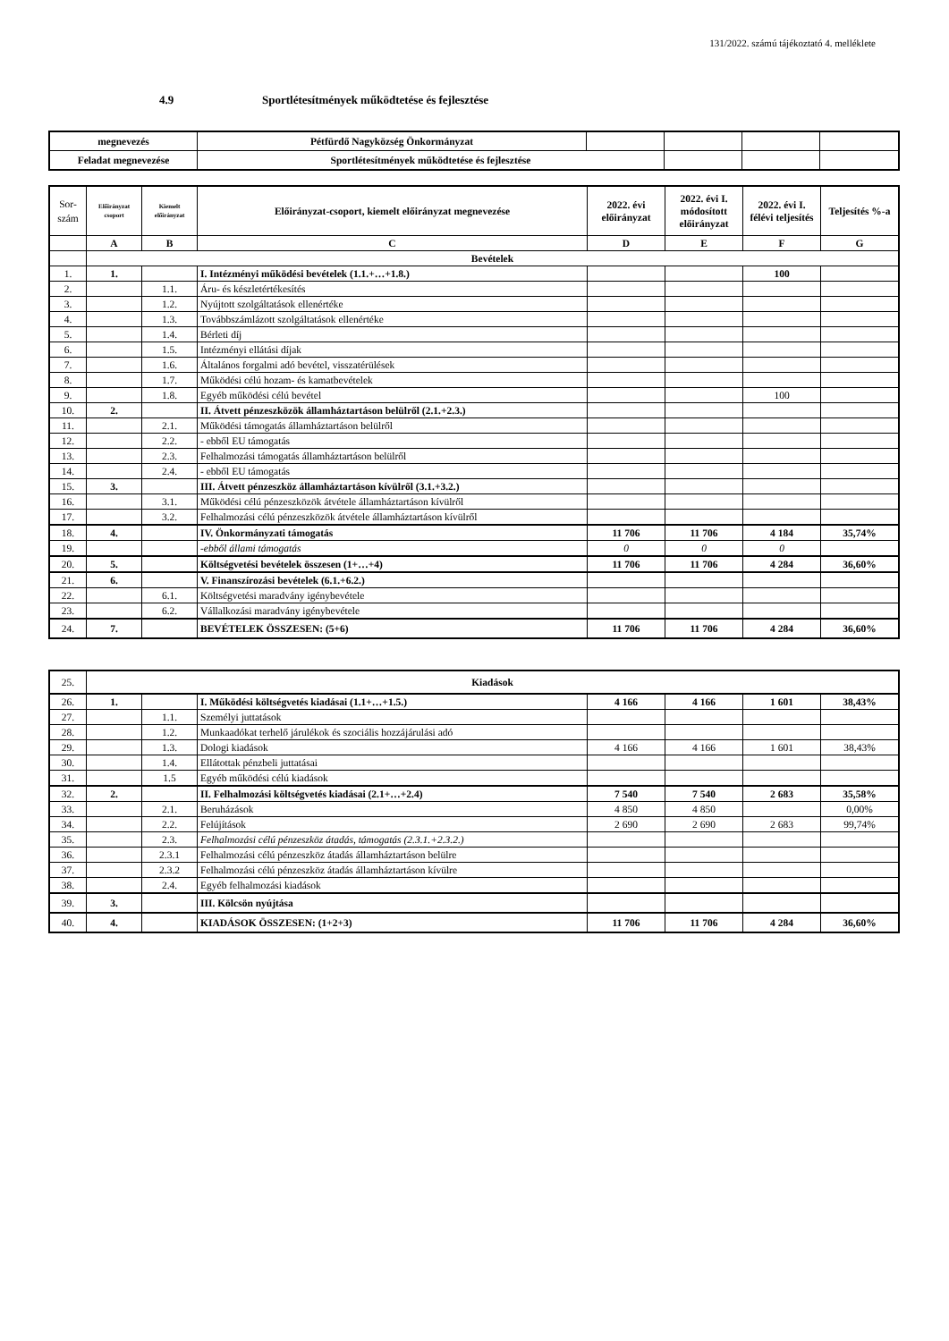131/2022. számú tájékoztató 4. melléklete
4.9 Sportlétesítmények működtetése és fejlesztése
| megnevezés | Pétfürdő Nagyközség Önkormányzat | | | | |
| Feladat megnevezése | Sportlétesítmények működtetése és fejlesztése | | | | |
| Sor- szám | Előirányzat csoport | Kiemelt előirányzat | Előirányzat-csoport, kiemelt előirányzat megnevezése | 2022. évi előirányzat | 2022. évi I. módosított előirányzat | 2022. évi I. félévi teljesítés | Teljesítés %-a |
| | A | B | C | D | E | F | G |
| | Bevételek | | | | | | |
| 1. | 1. | | I. Intézményi működési bevételek (1.1.+…+1.8.) | | | 100 | |
| 2. | | 1.1. | Áru- és készletértékesítés | | | | |
| 3. | | 1.2. | Nyújtott szolgáltatások ellenértéke | | | | |
| 4. | | 1.3. | Továbbszámlázott szolgáltatások ellenértéke | | | | |
| 5. | | 1.4. | Bérleti díj | | | | |
| 6. | | 1.5. | Intézményi ellátási díjak | | | | |
| 7. | | 1.6. | Általános forgalmi adó bevétel, visszatérülések | | | | |
| 8. | | 1.7. | Működési célú hozam- és kamatbevételek | | | | |
| 9. | | 1.8. | Egyéb működési célú bevétel | | | 100 | |
| 10. | 2. | | II. Átvett pénzeszközök államháztartáson belülről (2.1.+2.3.) | | | | |
| 11. | | 2.1. | Működési támogatás államháztartáson belülről | | | | |
| 12. | | 2.2. | - ebből EU támogatás | | | | |
| 13. | | 2.3. | Felhalmozási támogatás államháztartáson belülről | | | | |
| 14. | | 2.4. | - ebből EU támogatás | | | | |
| 15. | 3. | | III. Átvett pénzeszköz államháztartáson kívülről (3.1.+3.2.) | | | | |
| 16. | | 3.1. | Működési célú pénzeszközök átvétele államháztartáson kívülről | | | | |
| 17. | | 3.2. | Felhalmozási célú pénzeszközök átvétele államháztartáson kívülről | | | | |
| 18. | 4. | | IV. Önkormányzati támogatás | 11 706 | 11 706 | 4 184 | 35,74% |
| 19. | | | -ebből állami támogatás | 0 | 0 | 0 | |
| 20. | 5. | | Költségvetési bevételek összesen (1+…+4) | 11 706 | 11 706 | 4 284 | 36,60% |
| 21. | 6. | | V. Finanszírozási bevételek (6.1.+6.2.) | | | | |
| 22. | | 6.1. | Költségvetési maradvány igénybevétele | | | | |
| 23. | | 6.2. | Vállalkozási maradvány igénybevétele | | | | |
| 24. | 7. | | BEVÉTELEK ÖSSZESEN: (5+6) | 11 706 | 11 706 | 4 284 | 36,60% |
| 25. | Kiadások | | | | | | |
| 26. | 1. | | I. Működési költségvetés kiadásai (1.1+…+1.5.) | 4 166 | 4 166 | 1 601 | 38,43% |
| 27. | | 1.1. | Személyi juttatások | | | | |
| 28. | | 1.2. | Munkaadókat terhelő járulékok és szociális hozzájárulási adó | | | | |
| 29. | | 1.3. | Dologi kiadások | 4 166 | 4 166 | 1 601 | 38,43% |
| 30. | | 1.4. | Ellátottak pénzbeli juttatásai | | | | |
| 31. | | 1.5 | Egyéb működési célú kiadások | | | | |
| 32. | 2. | | II. Felhalmozási költségvetés kiadásai (2.1+…+2.4) | 7 540 | 7 540 | 2 683 | 35,58% |
| 33. | | 2.1. | Beruházások | 4 850 | 4 850 | | 0,00% |
| 34. | | 2.2. | Felújítások | 2 690 | 2 690 | 2 683 | 99,74% |
| 35. | | 2.3. | Felhalmozási célú pénzeszköz átadás, támogatás (2.3.1.+2.3.2.) | | | | |
| 36. | | 2.3.1 | Felhalmozási célú pénzeszköz átadás államháztartáson belülre | | | | |
| 37. | | 2.3.2 | Felhalmozási célú pénzeszköz átadás államháztartáson kívülre | | | | |
| 38. | | 2.4. | Egyéb felhalmozási kiadások | | | | |
| 39. | 3. | | III. Kölcsön nyújtása | | | | |
| 40. | 4. | | KIADÁSOK ÖSSZESEN: (1+2+3) | 11 706 | 11 706 | 4 284 | 36,60% |